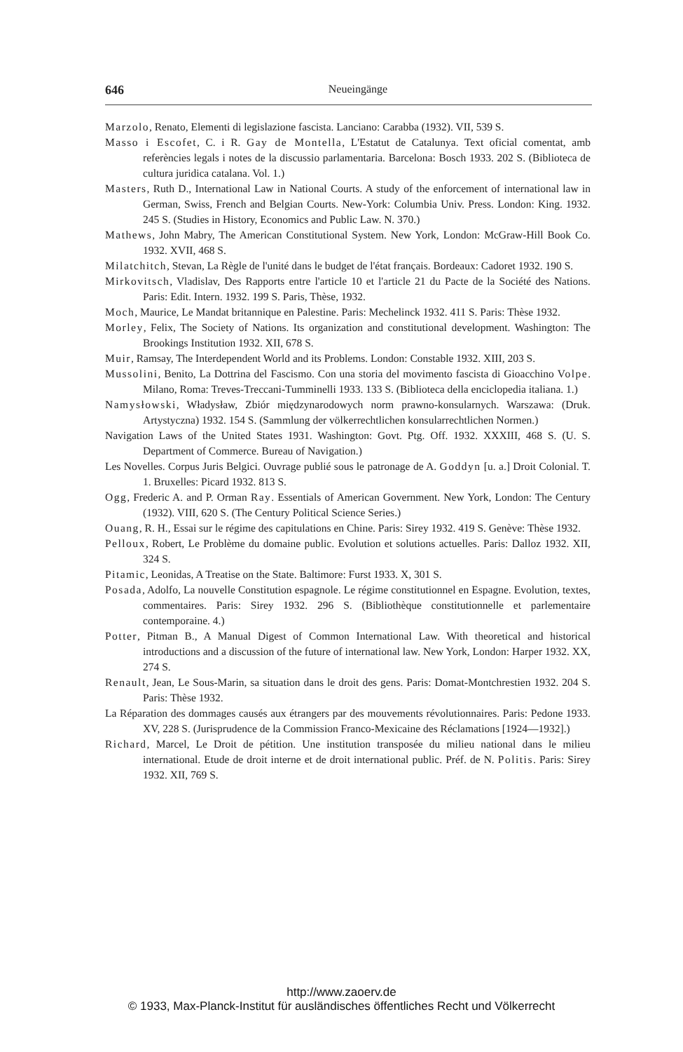646 Neueingänge
Marzolo, Renato, Elementi di legislazione fascista. Lanciano: Carabba (1932). VII, 539 S.
Masso i Escofet, C. i R. Gay de Montella, L'Estatut de Catalunya. Text oficial comentat, amb referències legals i notes de la discussio parlamentaria. Barcelona: Bosch 1933. 202 S. (Biblioteca de cultura juridica catalana. Vol. 1.)
Masters, Ruth D., International Law in National Courts. A study of the enforcement of international law in German, Swiss, French and Belgian Courts. New-York: Columbia Univ. Press. London: King. 1932. 245 S. (Studies in History, Economics and Public Law. N. 370.)
Mathews, John Mabry, The American Constitutional System. New York, London: McGraw-Hill Book Co. 1932. XVII, 468 S.
Milatchitch, Stevan, La Règle de l'unité dans le budget de l'état français. Bordeaux: Cadoret 1932. 190 S.
Mirkovitsch, Vladislav, Des Rapports entre l'article 10 et l'article 21 du Pacte de la Société des Nations. Paris: Edit. Intern. 1932. 199 S. Paris, Thèse, 1932.
Moch, Maurice, Le Mandat britannique en Palestine. Paris: Mechelinck 1932. 411 S. Paris: Thèse 1932.
Morley, Felix, The Society of Nations. Its organization and constitutional development. Washington: The Brookings Institution 1932. XII, 678 S.
Muir, Ramsay, The Interdependent World and its Problems. London: Constable 1932. XIII, 203 S.
Mussolini, Benito, La Dottrina del Fascismo. Con una storia del movimento fascista di Gioacchino Volpe. Milano, Roma: Treves-Treccani-Tumminelli 1933. 133 S. (Biblioteca della enciclopedia italiana. 1.)
Namysłowski, Władysław, Zbiór międzynarodowych norm prawno-konsularnych. Warszawa: (Druk. Artystyczna) 1932. 154 S. (Sammlung der völkerrechtlichen konsularrechtlichen Normen.)
Navigation Laws of the United States 1931. Washington: Govt. Ptg. Off. 1932. XXXIII, 468 S. (U. S. Department of Commerce. Bureau of Navigation.)
Les Novelles. Corpus Juris Belgici. Ouvrage publié sous le patronage de A. Goddyn [u. a.] Droit Colonial. T. 1. Bruxelles: Picard 1932. 813 S.
Ogg, Frederic A. and P. Orman Ray. Essentials of American Government. New York, London: The Century (1932). VIII, 620 S. (The Century Political Science Series.)
Ouang, R. H., Essai sur le régime des capitulations en Chine. Paris: Sirey 1932. 419 S. Genève: Thèse 1932.
Pelloux, Robert, Le Problème du domaine public. Evolution et solutions actuelles. Paris: Dalloz 1932. XII, 324 S.
Pitamic, Leonidas, A Treatise on the State. Baltimore: Furst 1933. X, 301 S.
Posada, Adolfo, La nouvelle Constitution espagnole. Le régime constitutionnel en Espagne. Evolution, textes, commentaires. Paris: Sirey 1932. 296 S. (Bibliothèque constitutionnelle et parlementaire contemporaine. 4.)
Potter, Pitman B., A Manual Digest of Common International Law. With theoretical and historical introductions and a discussion of the future of international law. New York, London: Harper 1932. XX, 274 S.
Renault, Jean, Le Sous-Marin, sa situation dans le droit des gens. Paris: Domat-Montchrestien 1932. 204 S. Paris: Thèse 1932.
La Réparation des dommages causés aux étrangers par des mouvements révolutionnaires. Paris: Pedone 1933. XV, 228 S. (Jurisprudence de la Commission Franco-Mexicaine des Réclamations [1924—1932].)
Richard, Marcel, Le Droit de pétition. Une institution transposée du milieu national dans le milieu international. Etude de droit interne et de droit international public. Préf. de N. Politis. Paris: Sirey 1932. XII, 769 S.
http://www.zaoerv.de
© 1933, Max-Planck-Institut für ausländisches öffentliches Recht und Völkerrecht